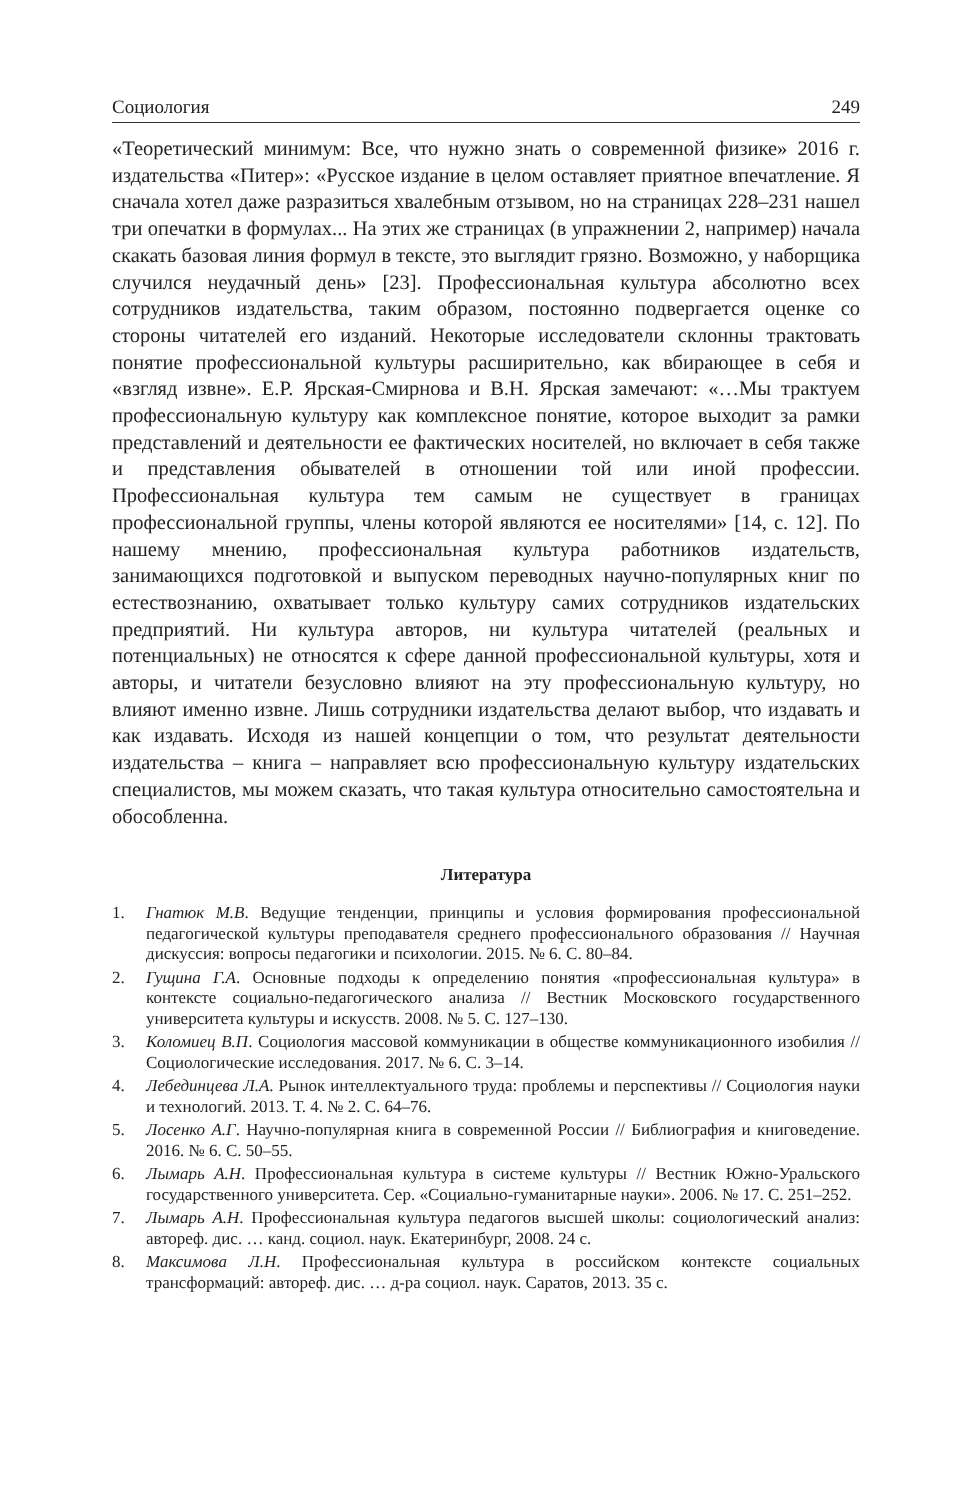Социология 249
«Теоретический минимум: Все, что нужно знать о современной физике» 2016 г. издательства «Питер»: «Русское издание в целом оставляет приятное впечатление. Я сначала хотел даже разразиться хвалебным отзывом, но на страницах 228–231 нашел три опечатки в формулах... На этих же страницах (в упражнении 2, например) начала скакать базовая линия формул в тексте, это выглядит грязно. Возможно, у наборщика случился неудачный день» [23]. Профессиональная культура абсолютно всех сотрудников издательства, таким образом, постоянно подвергается оценке со стороны читателей его изданий. Некоторые исследователи склонны трактовать понятие профессиональной культуры расширительно, как вбирающее в себя и «взгляд извне». Е.Р. Ярская-Смирнова и В.Н. Ярская замечают: «…Мы трактуем профессиональную культуру как комплексное понятие, которое выходит за рамки представлений и деятельности ее фактических носителей, но включает в себя также и представления обывателей в отношении той или иной профессии. Профессиональная культура тем самым не существует в границах профессиональной группы, члены которой являются ее носителями» [14, с. 12]. По нашему мнению, профессиональная культура работников издательств, занимающихся подготовкой и выпуском переводных научно-популярных книг по естествознанию, охватывает только культуру самих сотрудников издательских предприятий. Ни культура авторов, ни культура читателей (реальных и потенциальных) не относятся к сфере данной профессиональной культуры, хотя и авторы, и читатели безусловно влияют на эту профессиональную культуру, но влияют именно извне. Лишь сотрудники издательства делают выбор, что издавать и как издавать. Исходя из нашей концепции о том, что результат деятельности издательства – книга – направляет всю профессиональную культуру издательских специалистов, мы можем сказать, что такая культура относительно самостоятельна и обособленна.
Литература
1. Гнатюк М.В. Ведущие тенденции, принципы и условия формирования профессиональной педагогической культуры преподавателя среднего профессионального образования // Научная дискуссия: вопросы педагогики и психологии. 2015. № 6. С. 80–84.
2. Гущина Г.А. Основные подходы к определению понятия «профессиональная культура» в контексте социально-педагогического анализа // Вестник Московского государственного университета культуры и искусств. 2008. № 5. С. 127–130.
3. Коломиец В.П. Социология массовой коммуникации в обществе коммуникационного изобилия // Социологические исследования. 2017. № 6. С. 3–14.
4. Лебединцева Л.А. Рынок интеллектуального труда: проблемы и перспективы // Социология науки и технологий. 2013. Т. 4. № 2. С. 64–76.
5. Лосенко А.Г. Научно-популярная книга в современной России // Библиография и книговедение. 2016. № 6. С. 50–55.
6. Лымарь А.Н. Профессиональная культура в системе культуры // Вестник Южно-Уральского государственного университета. Сер. «Социально-гуманитарные науки». 2006. № 17. С. 251–252.
7. Лымарь А.Н. Профессиональная культура педагогов высшей школы: социологический анализ: автореф. дис. … канд. социол. наук. Екатеринбург, 2008. 24 с.
8. Максимова Л.Н. Профессиональная культура в российском контексте социальных трансформаций: автореф. дис. … д-ра социол. наук. Саратов, 2013. 35 с.